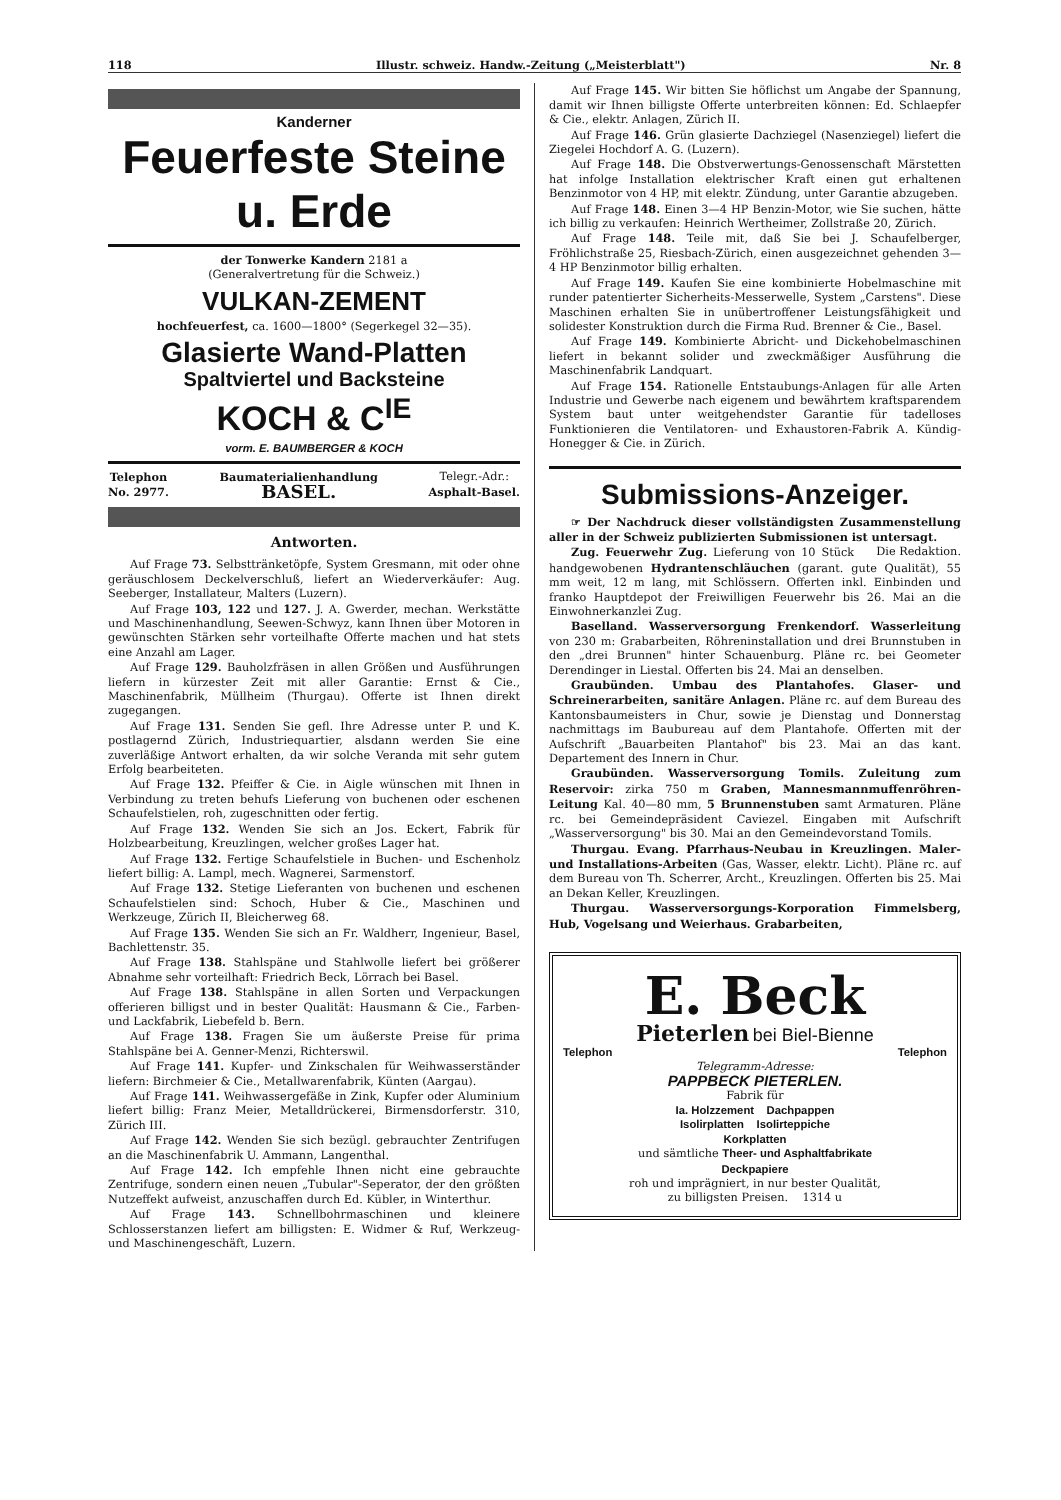118 Illustr. schweiz. Handw.-Zeitung („Meisterblatt") Nr. 8
Kanderner
Feuerfeste Steine u. Erde
der Tonwerke Kandern 2181 a
(Generalvertretung für die Schweiz.)
VULKAN-ZEMENT
hochfeuerfest, ca. 1600—1800° (Segerkegel 32—35).
Glasierte Wand-Platten
Spaltviertel und Backsteine
KOCH & C<sup>IE</sup>
vorm. E. BAUMBERGER & KOCH
Telephon
No. 2977. Baumaterialienhandlung
BASEL. Telegr.-Adr.:
Asphalt-Basel.
Antworten.
Auf Frage 73. Selbsttränketöpfe, System Gresmann, mit oder ohne geräuschlosem Deckelverschluß, liefert an Wiederverkäufer: Aug. Seeberger, Installateur, Malters (Luzern).
Auf Frage 103, 122 und 127. J. A. Gwerder, mechan. Werkstätte und Maschinenhandlung, Seewen-Schwyz, kann Ihnen über Motoren in gewünschten Stärken sehr vorteilhafte Offerte machen und hat stets eine Anzahl am Lager.
Auf Frage 129. Bauholzfräsen in allen Größen und Ausführungen liefern in kürzester Zeit mit aller Garantie: Ernst & Cie., Maschinenfabrik, Müllheim (Thurgau). Offerte ist Ihnen direkt zugegangen.
Auf Frage 131. Senden Sie gefl. Ihre Adresse unter P. und K. postlagernd Zürich, Industriequartier, alsdann werden Sie eine zuverläßige Antwort erhalten, da wir solche Veranda mit sehr gutem Erfolg bearbeiteten.
Auf Frage 132. Pfeiffer & Cie. in Aigle wünschen mit Ihnen in Verbindung zu treten behufs Lieferung von buchenen oder eschenen Schaufelstielen, roh, zugeschnitten oder fertig.
Auf Frage 132. Wenden Sie sich an Jos. Eckert, Fabrik für Holzbearbeitung, Kreuzlingen, welcher großes Lager hat.
Auf Frage 132. Fertige Schaufelstiele in Buchen- und Eschenholz liefert billig: A. Lampl, mech. Wagnerei, Sarmenstorf.
Auf Frage 132. Stetige Lieferanten von buchenen und eschenen Schaufelstielen sind: Schoch, Huber & Cie., Maschinen und Werkzeuge, Zürich II, Bleicherweg 68.
Auf Frage 135. Wenden Sie sich an Fr. Waldherr, Ingenieur, Basel, Bachlettenstr. 35.
Auf Frage 138. Stahlspäne und Stahlwolle liefert bei größerer Abnahme sehr vorteilhaft: Friedrich Beck, Lörrach bei Basel.
Auf Frage 138. Stahlspäne in allen Sorten und Verpackungen offerieren billigst und in bester Qualität: Hausmann & Cie., Farben- und Lackfabrik, Liebefeld b. Bern.
Auf Frage 138. Fragen Sie um äußerste Preise für prima Stahlspäne bei A. Genner-Menzi, Richterswil.
Auf Frage 141. Kupfer- und Zinkschalen für Weihwasserständer liefern: Birchmeier & Cie., Metallwarenfabrik, Künten (Aargau).
Auf Frage 141. Weihwassergefäße in Zink, Kupfer oder Aluminium liefert billig: Franz Meier, Metalldrückerei, Birmensdorferstr. 310, Zürich III.
Auf Frage 142. Wenden Sie sich bezügl. gebrauchter Zentrifugen an die Maschinenfabrik U. Ammann, Langenthal.
Auf Frage 142. Ich empfehle Ihnen nicht eine gebrauchte Zentrifuge, sondern einen neuen „Tubular"-Seperator, der den größten Nutzeffekt aufweist, anzuschaffen durch Ed. Kübler, in Winterthur.
Auf Frage 143. Schnellbohrmaschinen und kleinere Schlosserstanzen liefert am billigsten: E. Widmer & Ruf, Werkzeug- und Maschinengeschäft, Luzern.
Auf Frage 145. Wir bitten Sie höflichst um Angabe der Spannung, damit wir Ihnen billigste Offerte unterbreiten können: Ed. Schlaepfer & Cie., elektr. Anlagen, Zürich II.
Auf Frage 146. Grün glasierte Dachziegel (Nasenziegel) liefert die Ziegelei Hochdorf A. G. (Luzern).
Auf Frage 148. Die Obstverwertungs-Genossenschaft Märstetten hat infolge Installation elektrischer Kraft einen gut erhaltenen Benzinmotor von 4 HP, mit elektr. Zündung, unter Garantie abzugeben.
Auf Frage 148. Einen 3—4 HP Benzin-Motor, wie Sie suchen, hätte ich billig zu verkaufen: Heinrich Wertheimer, Zollstraße 20, Zürich.
Auf Frage 148. Teile mit, daß Sie bei J. Schaufelberger, Fröhlichstraße 25, Riesbach-Zürich, einen ausgezeichnet gehenden 3—4 HP Benzinmotor billig erhalten.
Auf Frage 149. Kaufen Sie eine kombinierte Hobelmaschine mit runder patentierter Sicherheits-Messerwelle, System „Carstens". Diese Maschinen erhalten Sie in unübertroffener Leistungsfähigkeit und solidester Konstruktion durch die Firma Rud. Brenner & Cie., Basel.
Auf Frage 149. Kombinierte Abricht- und Dickehobelmaschinen liefert in bekannt solider und zweckmäßiger Ausführung die Maschinenfabrik Landquart.
Auf Frage 154. Rationelle Entstaubungs-Anlagen für alle Arten Industrie und Gewerbe nach eigenem und bewährtem kraftsparendem System baut unter weitgehendster Garantie für tadelloses Funktionieren die Ventilatoren- und Exhaustoren-Fabrik A. Kündig-Honegger & Cie. in Zürich.
Submissions-Anzeiger.
☞ Der Nachdruck dieser vollständigsten Zusammenstellung aller in der Schweiz publizierten Submissionen ist untersagt. Die Redaktion.
Zug. Feuerwehr Zug. Lieferung von 10 Stück handgewobenen Hydrantenschläuchen (garant. gute Qualität), 55 mm weit, 12 m lang, mit Schlössern. Offerten inkl. Einbinden und franko Hauptdepot der Freiwilligen Feuerwehr bis 26. Mai an die Einwohnerkanzlei Zug.
Baselland. Wasserversorgung Frenkendorf. Wasserleitung von 230 m: Grabarbeiten, Röhreninstallation und drei Brunnstuben in den „drei Brunnen" hinter Schauenburg. Pläne rc. bei Geometer Derendinger in Liestal. Offerten bis 24. Mai an denselben.
Graubünden. Umbau des Plantahofes. Glaser- und Schreinerarbeiten, sanitäre Anlagen. Pläne rc. auf dem Bureau des Kantonsbaumeisters in Chur, sowie je Dienstag und Donnerstag nachmittags im Baubureau auf dem Plantahofe. Offerten mit der Aufschrift „Bauarbeiten Plantahof" bis 23. Mai an das kant. Departement des Innern in Chur.
Graubünden. Wasserversorgung Tomils. Zuleitung zum Reservoir: zirka 750 m Graben, Mannesmannmuffenröhren-Leitung Kal. 40—80 mm, 5 Brunnenstuben samt Armaturen. Pläne rc. bei Gemeindepräsident Caviezel. Eingaben mit Aufschrift „Wasserversorgung" bis 30. Mai an den Gemeindevorstand Tomils.
Thurgau. Evang. Pfarrhaus-Neubau in Kreuzlingen. Maler- und Installations-Arbeiten (Gas, Wasser, elektr. Licht). Pläne rc. auf dem Bureau von Th. Scherrer, Archt., Kreuzlingen. Offerten bis 25. Mai an Dekan Keller, Kreuzlingen.
Thurgau. Wasserversorgungs-Korporation Fimmelsberg, Hub, Vogelsang und Weierhaus. Grabarbeiten,
E. Beck
Pieterlen bei Biel-Bienne
Telephon Telephon
Telegramm-Adresse:
PAPPBECK PIETERLEN.
Fabrik für
Ia. Holzzement Dachpappen
Isolirplatten Isolirteppiche
Korkplatten
und sämtliche Theer- und Asphaltfabrikate
Deckpapiere
roh und imprägniert, in nur bester Qualität,
zu billigsten Preisen. 1314 u